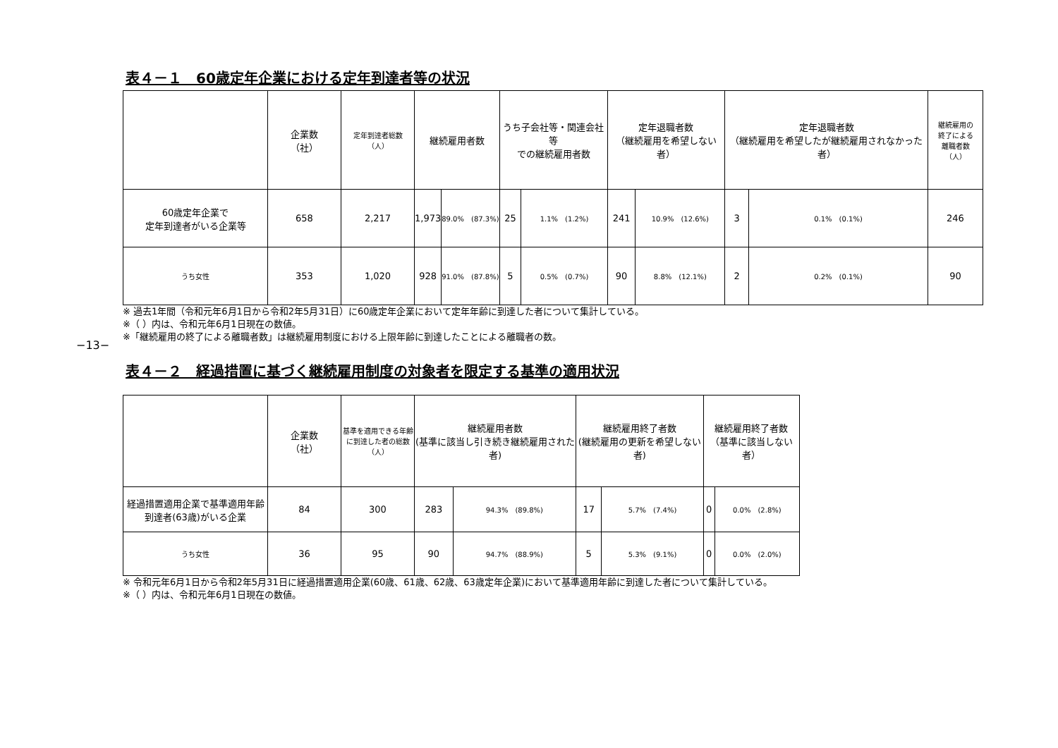−13−
表４－１　60歳定年企業における定年到達者等の状況
| | 企業数 （社） | 定年到達者総数 （人） | 継続雇用者数 | | うち子会社等・関連会社等 での継続雇用者数 | | 定年退職者数 （継続雇用を希望しない者） | | 定年退職者数 （継続雇用を希望したが継続雇用されなかった者） | | 継続雇用の 終了による 離職者数 （人） |
| --- | --- | --- | --- | --- | --- | --- | --- | --- | --- | --- | --- |
| 60歳定年企業で 定年到達者がいる企業等 | 658 | 2,217 | 1,973 | 89.0% (87.3%) | 25 | 1.1% (1.2%) | 241 | 10.9% (12.6%) | 3 | 0.1% (0.1%) | 246 |
| うち女性 | 353 | 1,020 | 928 | 91.0% (87.8%) | 5 | 0.5% (0.7%) | 90 | 8.8% (12.1%) | 2 | 0.2% (0.1%) | 90 |
※ 過去1年間（令和元年6月1日から令和2年5月31日）に60歳定年企業において定年年齢に到達した者について集計している。
※（ ）内は、令和元年6月1日現在の数値。
※「継続雇用の終了による離職者数」は継続雇用制度における上限年齢に到達したことによる離職者の数。
表４－２　経過措置に基づく継続雇用制度の対象者を限定する基準の適用状況
| | 企業数 （社） | 基準を適用できる年齢に到達した者の総数 （人） | 継続雇用者数 (基準に該当し引き続き継続雇用された者) | | 継続雇用終了者数 (継続雇用の更新を希望しない者) | | 継続雇用終了者数 （基準に該当しない者） | |
| --- | --- | --- | --- | --- | --- | --- | --- | --- |
| 経過措置適用企業で基準適用年齢到達者(63歳)がいる企業 | 84 | 300 | 283 | 94.3% (89.8%) | 17 | 5.7% (7.4%) | 0 | 0.0% (2.8%) |
| うち女性 | 36 | 95 | 90 | 94.7% (88.9%) | 5 | 5.3% (9.1%) | 0 | 0.0% (2.0%) |
※ 令和元年6月1日から令和2年5月31日に経過措置適用企業(60歳、61歳、62歳、63歳定年企業)において基準適用年齢に到達した者について集計している。
※（ ）内は、令和元年6月1日現在の数値。